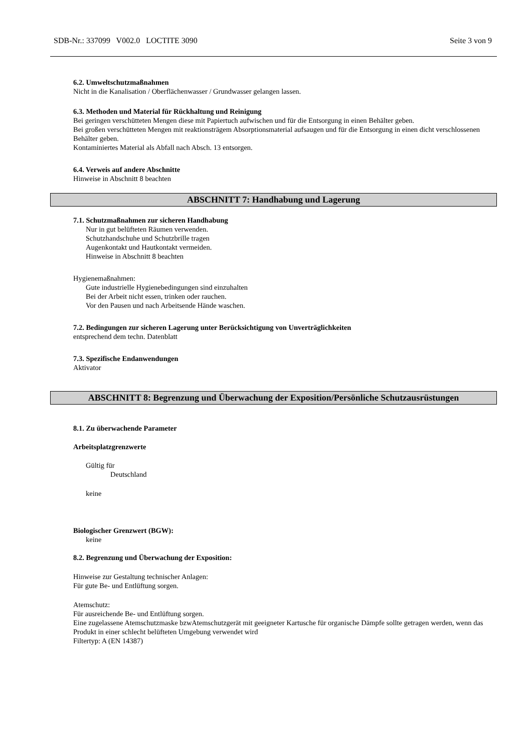SDB-Nr.: 337099 V002.0 LOCTITE 3090 Seite 3 von 9
6.2. Umweltschutzmaßnahmen
Nicht in die Kanalisation / Oberflächenwasser / Grundwasser gelangen lassen.
6.3. Methoden und Material für Rückhaltung und Reinigung
Bei geringen verschütteten Mengen diese mit Papiertuch aufwischen und für die Entsorgung in einen Behälter geben.
Bei großen verschütteten Mengen mit reaktionsträgem Absorptionsmaterial aufsaugen und für die Entsorgung in einen dicht verschlossenen Behälter geben.
Kontaminiertes Material als Abfall nach Absch. 13 entsorgen.
6.4. Verweis auf andere Abschnitte
Hinweise in Abschnitt 8 beachten
ABSCHNITT 7: Handhabung und Lagerung
7.1. Schutzmaßnahmen zur sicheren Handhabung
Nur in gut belüfteten Räumen verwenden.
Schutzhandschuhe und Schutzbrille tragen
Augenkontakt und Hautkontakt vermeiden.
Hinweise in Abschnitt 8 beachten
Hygienemaßnahmen:
Gute industrielle Hygienebedingungen sind einzuhalten
Bei der Arbeit nicht essen, trinken oder rauchen.
Vor den Pausen und nach Arbeitsende Hände waschen.
7.2. Bedingungen zur sicheren Lagerung unter Berücksichtigung von Unverträglichkeiten
entsprechend dem techn. Datenblatt
7.3. Spezifische Endanwendungen
Aktivator
ABSCHNITT 8: Begrenzung und Überwachung der Exposition/Persönliche Schutzausrüstungen
8.1. Zu überwachende Parameter
Arbeitsplatzgrenzwerte
Gültig für
Deutschland
keine
Biologischer Grenzwert (BGW):
keine
8.2. Begrenzung und Überwachung der Exposition:
Hinweise zur Gestaltung technischer Anlagen:
Für gute Be- und Entlüftung sorgen.
Atemschutz:
Für ausreichende Be- und Entlüftung sorgen.
Eine zugelassene Atemschutzmaske bzwAtemschutzgerät mit geeigneter Kartusche für organische Dämpfe sollte getragen werden, wenn das Produkt in einer schlecht belüfteten Umgebung verwendet wird
Filtertyp: A (EN 14387)